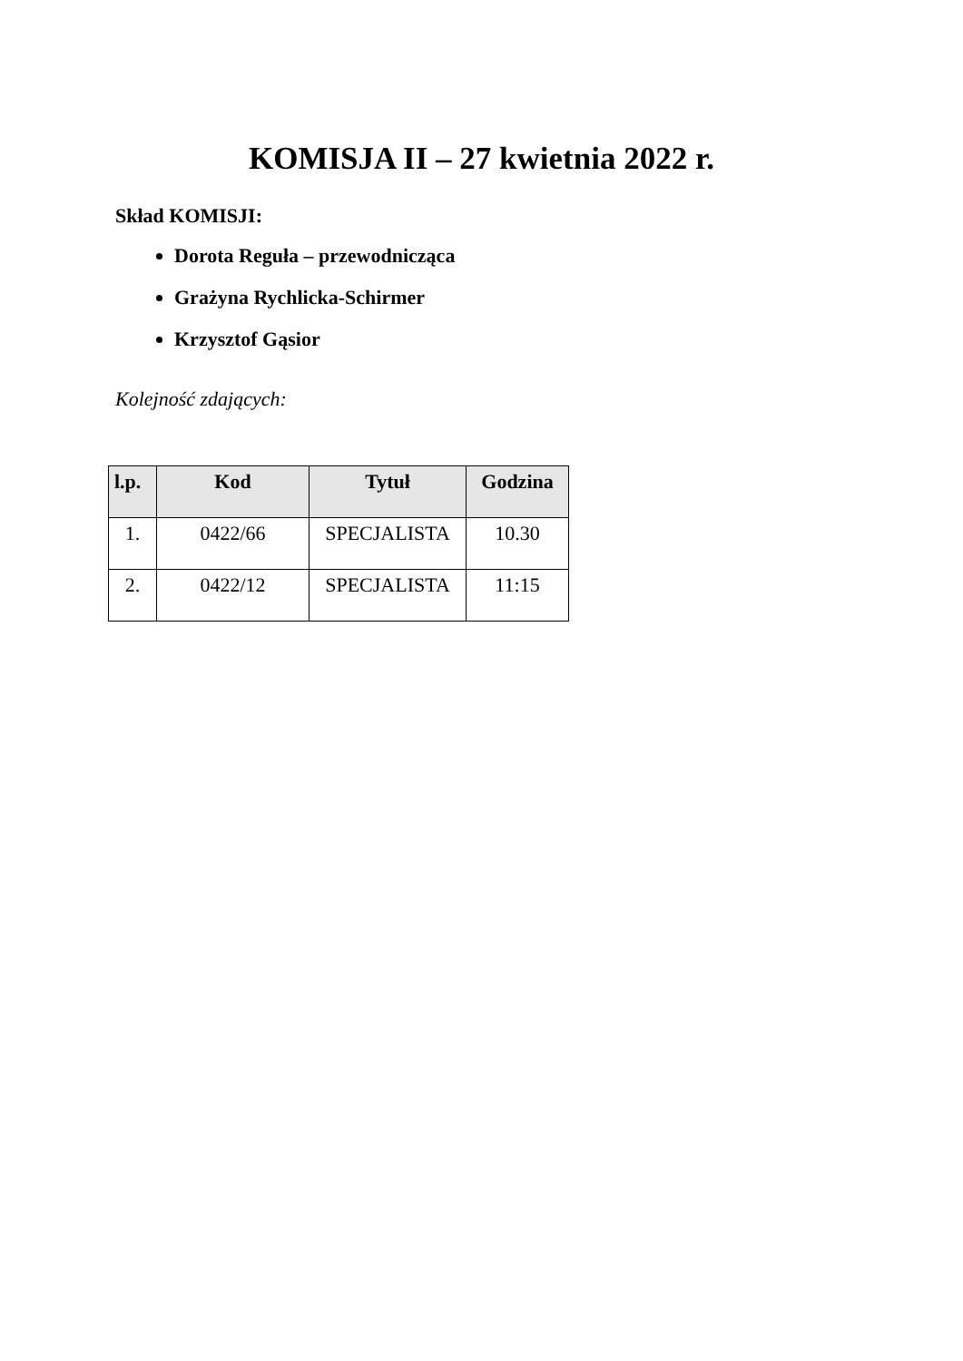KOMISJA II – 27 kwietnia 2022 r.
Skład KOMISJI:
Dorota Reguła – przewodnicząca
Grażyna Rychlicka-Schirmer
Krzysztof Gąsior
Kolejność zdających:
| l.p. | Kod | Tytuł | Godzina |
| --- | --- | --- | --- |
| 1. | 0422/66 | SPECJALISTA | 10.30 |
| 2. | 0422/12 | SPECJALISTA | 11:15 |